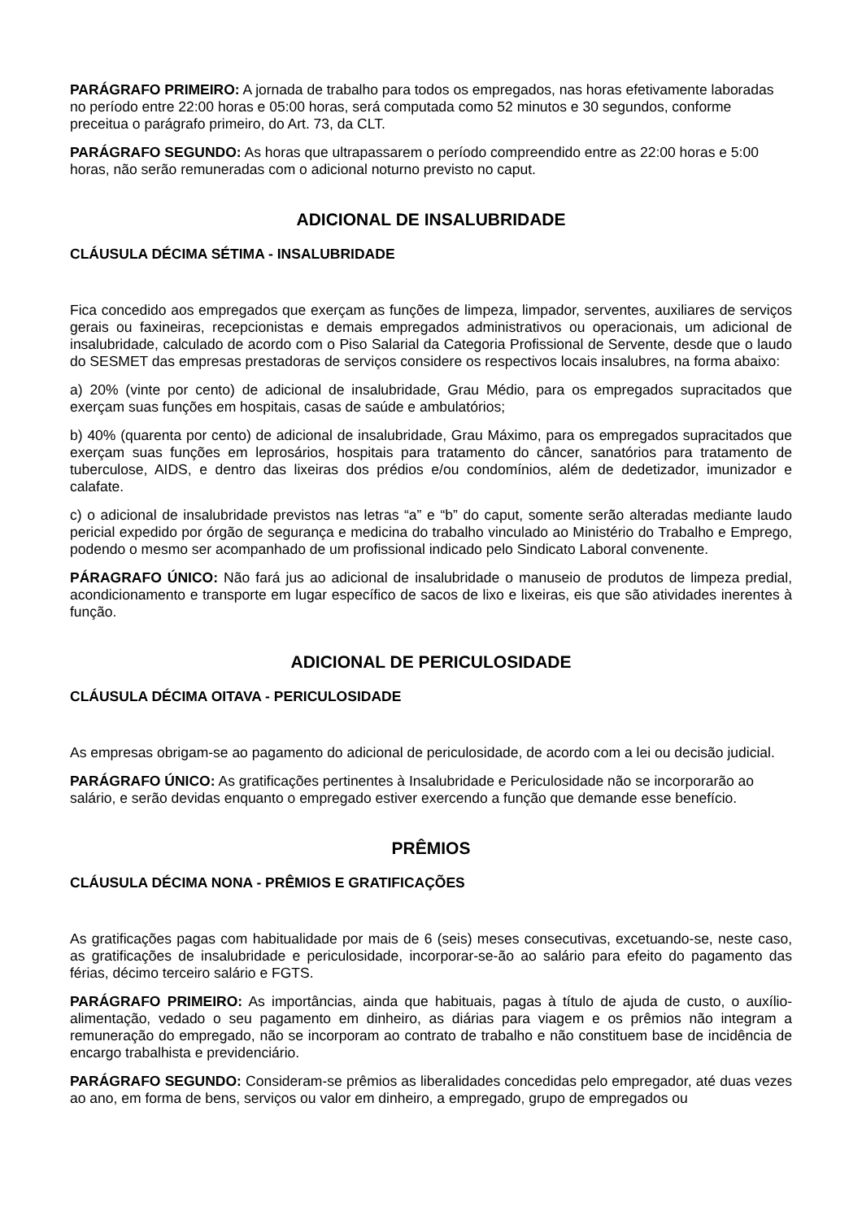PARÁGRAFO PRIMEIRO: A jornada de trabalho para todos os empregados, nas horas efetivamente laboradas no período entre 22:00 horas e 05:00 horas, será computada como 52 minutos e 30 segundos, conforme preceitua o parágrafo primeiro, do Art. 73, da CLT.
PARÁGRAFO SEGUNDO: As horas que ultrapassarem o período compreendido entre as 22:00 horas e 5:00 horas, não serão remuneradas com o adicional noturno previsto no caput.
ADICIONAL DE INSALUBRIDADE
CLÁUSULA DÉCIMA SÉTIMA - INSALUBRIDADE
Fica concedido aos empregados que exerçam as funções de limpeza, limpador, serventes, auxiliares de serviços gerais ou faxineiras, recepcionistas e demais empregados administrativos ou operacionais, um adicional de insalubridade, calculado de acordo com o Piso Salarial da Categoria Profissional de Servente, desde que o laudo do SESMET das empresas prestadoras de serviços considere os respectivos locais insalubres, na forma abaixo:
a) 20% (vinte por cento) de adicional de insalubridade, Grau Médio, para os empregados supracitados que exerçam suas funções em hospitais, casas de saúde e ambulatórios;
b) 40% (quarenta por cento) de adicional de insalubridade, Grau Máximo, para os empregados supracitados que exerçam suas funções em leprosários, hospitais para tratamento do câncer, sanatórios para tratamento de tuberculose, AIDS, e dentro das lixeiras dos prédios e/ou condomínios, além de dedetizador, imunizador e calafate.
c) o adicional de insalubridade previstos nas letras “a” e “b” do caput, somente serão alteradas mediante laudo pericial expedido por órgão de segurança e medicina do trabalho vinculado ao Ministério do Trabalho e Emprego, podendo o mesmo ser acompanhado de um profissional indicado pelo Sindicato Laboral convenente.
PÁRAGRAFO ÚNICO: Não fará jus ao adicional de insalubridade o manuseio de produtos de limpeza predial, acondicionamento e transporte em lugar específico de sacos de lixo e lixeiras, eis que são atividades inerentes à função.
ADICIONAL DE PERICULOSIDADE
CLÁUSULA DÉCIMA OITAVA - PERICULOSIDADE
As empresas obrigam-se ao pagamento do adicional de periculosidade, de acordo com a lei ou decisão judicial.
PARÁGRAFO ÚNICO: As gratificações pertinentes à Insalubridade e Periculosidade não se incorporarão ao salário, e serão devidas enquanto o empregado estiver exercendo a função que demande esse benefício.
PRÊMIOS
CLÁUSULA DÉCIMA NONA - PRÊMIOS E GRATIFICAÇÕES
As gratificações pagas com habitualidade por mais de 6 (seis) meses consecutivas, excetuando-se, neste caso, as gratificações de insalubridade e periculosidade, incorporar-se-ão ao salário para efeito do pagamento das férias, décimo terceiro salário e FGTS.
PARÁGRAFO PRIMEIRO: As importâncias, ainda que habituais, pagas à título de ajuda de custo, o auxílio-alimentação, vedado o seu pagamento em dinheiro, as diárias para viagem e os prêmios não integram a remuneração do empregado, não se incorporam ao contrato de trabalho e não constituem base de incidência de encargo trabalhista e previdenciário.
PARÁGRAFO SEGUNDO: Consideram-se prêmios as liberalidades concedidas pelo empregador, até duas vezes ao ano, em forma de bens, serviços ou valor em dinheiro, a empregado, grupo de empregados ou